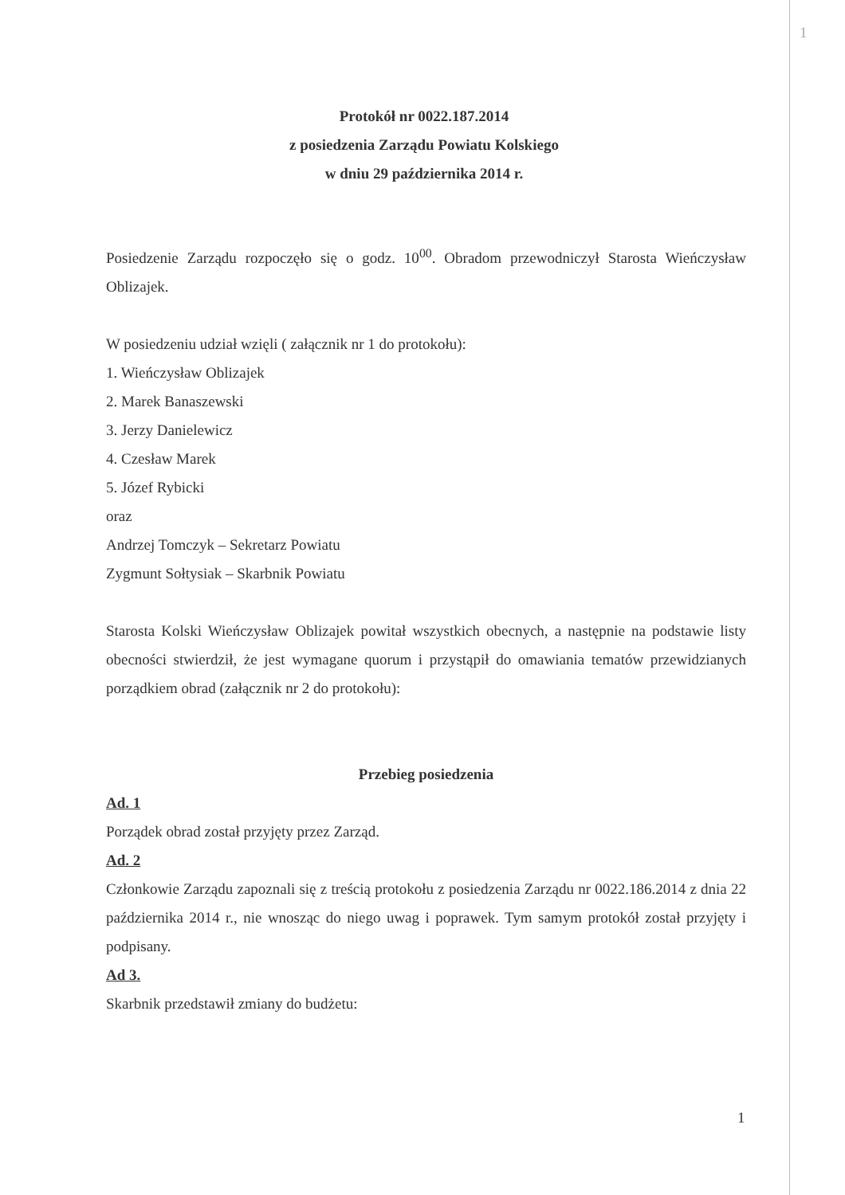1
Protokół nr 0022.187.2014
z posiedzenia Zarządu Powiatu Kolskiego
w dniu 29 października 2014 r.
Posiedzenie Zarządu rozpoczęło się o godz. 10<sup>00</sup>. Obradom przewodniczył Starosta Wieńczysław Oblizajek.
W posiedzeniu udział wzięli ( załącznik nr 1 do protokołu):
1. Wieńczysław Oblizajek
2. Marek Banaszewski
3. Jerzy Danielewicz
4. Czesław Marek
5. Józef Rybicki
oraz
Andrzej Tomczyk – Sekretarz Powiatu
Zygmunt Sołtysiak – Skarbnik Powiatu
Starosta Kolski Wieńczysław Oblizajek powitał wszystkich obecnych, a następnie na podstawie listy obecności stwierdził, że jest wymagane quorum i przystąpił do omawiania tematów przewidzianych porządkiem obrad (załącznik nr 2 do protokołu):
Przebieg posiedzenia
Ad. 1
Porządek obrad został przyjęty przez Zarząd.
Ad. 2
Członkowie Zarządu zapoznali się z treścią protokołu z posiedzenia Zarządu nr 0022.186.2014 z dnia 22 października 2014 r., nie wnosząc do niego uwag i poprawek. Tym samym protokół został przyjęty i podpisany.
Ad 3.
Skarbnik przedstawił zmiany do budżetu:
1